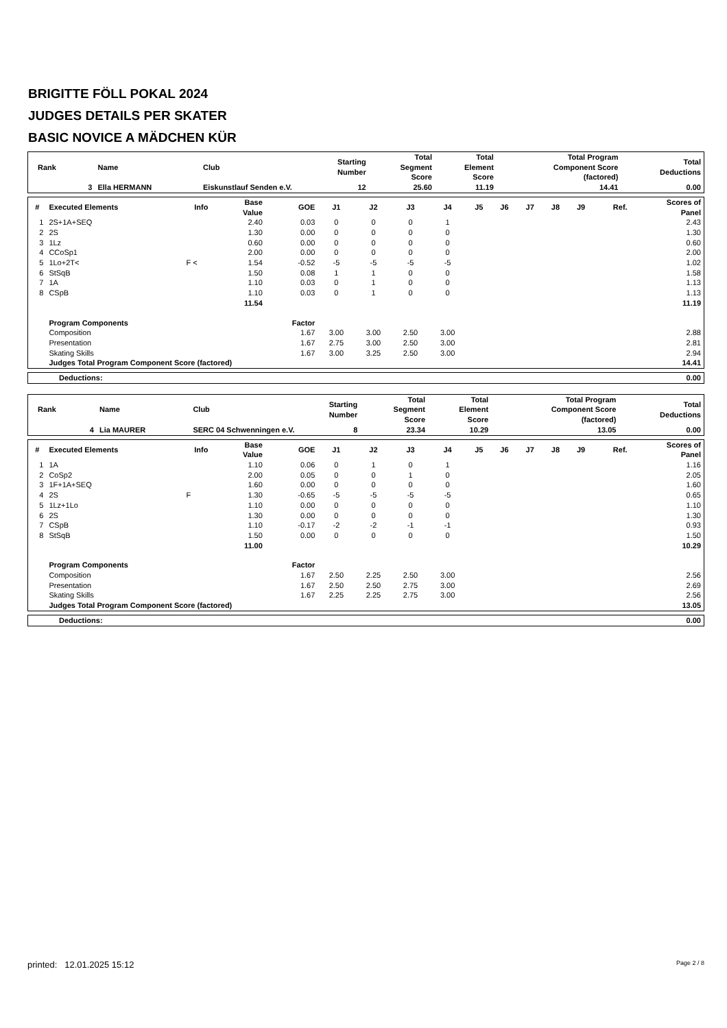BRIGITTE FÖLL POKAL 2024
JUDGES DETAILS PER SKATER
BASIC NOVICE A MÄDCHEN KÜR
| Rank | Name | Club | Starting Number | Total Segment Score | Total Element Score | Total Program Component Score (factored) | Total Deductions |
| --- | --- | --- | --- | --- | --- | --- | --- |
| 3 | Ella HERMANN | Eiskunstlauf Senden e.V. | 12 | 25.60 | 11.19 | 14.41 | 0.00 |
| # | Executed Elements | Info | Base Value | GOE | J1 | J2 | J3 | J4 | J5 | J6 | J7 | J8 | J9 | Ref. | Scores of Panel |
| --- | --- | --- | --- | --- | --- | --- | --- | --- | --- | --- | --- | --- | --- | --- | --- |
| 1 | 2S+1A+SEQ | | 2.40 | 0.03 | 0 | 0 | 0 | 1 | | | | | | | 2.43 |
| 2 | 2S | | 1.30 | 0.00 | 0 | 0 | 0 | 0 | | | | | | | 1.30 |
| 3 | 1Lz | | 0.60 | 0.00 | 0 | 0 | 0 | 0 | | | | | | | 0.60 |
| 4 | CCoSp1 | | 2.00 | 0.00 | 0 | 0 | 0 | 0 | | | | | | | 2.00 |
| 5 | 1Lo+2T< | F < | 1.54 | -0.52 | -5 | -5 | -5 | -5 | | | | | | | 1.02 |
| 6 | StSqB | | 1.50 | 0.08 | 1 | 1 | 0 | 0 | | | | | | | 1.58 |
| 7 | 1A | | 1.10 | 0.03 | 0 | 1 | 0 | 0 | | | | | | | 1.13 |
| 8 | CSpB | | 1.10 | 0.03 | 0 | 1 | 0 | 0 | | | | | | | 1.13 |
| | | | 11.54 | | | | | | | | | | | | 11.19 |
| | Program Components | | | Factor | | | | | | | | | | | |
| | Composition | | | 1.67 | 3.00 | 3.00 | 2.50 | 3.00 | | | | | | | 2.88 |
| | Presentation | | | 1.67 | 2.75 | 3.00 | 2.50 | 3.00 | | | | | | | 2.81 |
| | Skating Skills | | | 1.67 | 3.00 | 3.25 | 2.50 | 3.00 | | | | | | | 2.94 |
| | Judges Total Program Component Score (factored) | | | | | | | | | | | | | | 14.41 |
| Deductions: | 0.00 |
| Rank | Name | Club | Starting Number | Total Segment Score | Total Element Score | Total Program Component Score (factored) | Total Deductions |
| --- | --- | --- | --- | --- | --- | --- | --- |
| 4 | Lia MAURER | SERC 04 Schwenningen e.V. | 8 | 23.34 | 10.29 | 13.05 | 0.00 |
| # | Executed Elements | Info | Base Value | GOE | J1 | J2 | J3 | J4 | J5 | J6 | J7 | J8 | J9 | Ref. | Scores of Panel |
| --- | --- | --- | --- | --- | --- | --- | --- | --- | --- | --- | --- | --- | --- | --- | --- |
| 1 | 1A | | 1.10 | 0.06 | 0 | 1 | 0 | 1 | | | | | | | 1.16 |
| 2 | CoSp2 | | 2.00 | 0.05 | 0 | 0 | 1 | 0 | | | | | | | 2.05 |
| 3 | 1F+1A+SEQ | | 1.60 | 0.00 | 0 | 0 | 0 | 0 | | | | | | | 1.60 |
| 4 | 2S | F | 1.30 | -0.65 | -5 | -5 | -5 | -5 | | | | | | | 0.65 |
| 5 | 1Lz+1Lo | | 1.10 | 0.00 | 0 | 0 | 0 | 0 | | | | | | | 1.10 |
| 6 | 2S | | 1.30 | 0.00 | 0 | 0 | 0 | 0 | | | | | | | 1.30 |
| 7 | CSpB | | 1.10 | -0.17 | -2 | -2 | -1 | -1 | | | | | | | 0.93 |
| 8 | StSqB | | 1.50 | 0.00 | 0 | 0 | 0 | 0 | | | | | | | 1.50 |
| | | | 11.00 | | | | | | | | | | | | 10.29 |
| | Program Components | | | Factor | | | | | | | | | | | |
| | Composition | | | 1.67 | 2.50 | 2.25 | 2.50 | 3.00 | | | | | | | 2.56 |
| | Presentation | | | 1.67 | 2.50 | 2.50 | 2.75 | 3.00 | | | | | | | 2.69 |
| | Skating Skills | | | 1.67 | 2.25 | 2.25 | 2.75 | 3.00 | | | | | | | 2.56 |
| | Judges Total Program Component Score (factored) | | | | | | | | | | | | | | 13.05 |
| Deductions: | 0.00 |
printed: 12.01.2025 15:12 Page 2 / 8